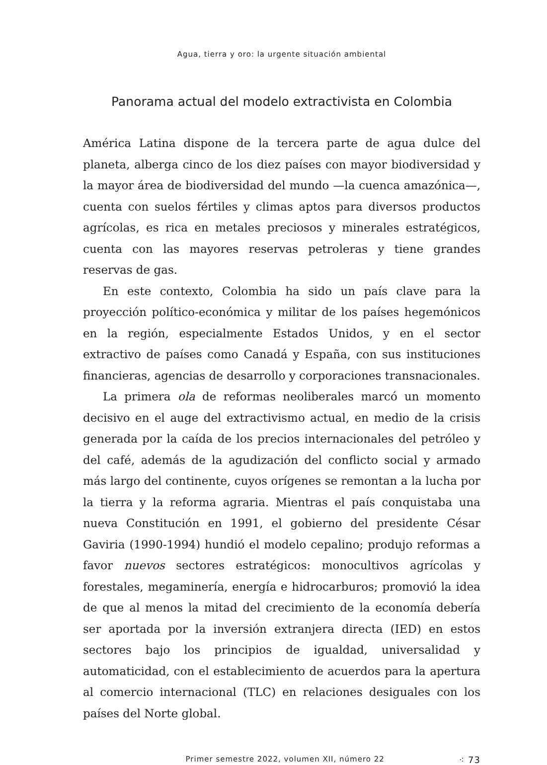Agua, tierra y oro: la urgente situación ambiental
Panorama actual del modelo extractivista en Colombia
América Latina dispone de la tercera parte de agua dulce del planeta, alberga cinco de los diez países con mayor biodiversidad y la mayor área de biodiversidad del mundo —la cuenca amazónica—, cuenta con suelos fértiles y climas aptos para diversos productos agrícolas, es rica en metales preciosos y minerales estratégicos, cuenta con las mayores reservas petroleras y tiene grandes reservas de gas.
En este contexto, Colombia ha sido un país clave para la proyección político-económica y militar de los países hegemónicos en la región, especialmente Estados Unidos, y en el sector extractivo de países como Canadá y España, con sus instituciones financieras, agencias de desarrollo y corporaciones transnacionales.
La primera ola de reformas neoliberales marcó un momento decisivo en el auge del extractivismo actual, en medio de la crisis generada por la caída de los precios internacionales del petróleo y del café, además de la agudización del conflicto social y armado más largo del continente, cuyos orígenes se remontan a la lucha por la tierra y la reforma agraria. Mientras el país conquistaba una nueva Constitución en 1991, el gobierno del presidente César Gaviria (1990-1994) hundió el modelo cepalino; produjo reformas a favor nuevos sectores estratégicos: monocultivos agrícolas y forestales, megaminería, energía e hidrocarburos; promovió la idea de que al menos la mitad del crecimiento de la economía debería ser aportada por la inversión extranjera directa (IED) en estos sectores bajo los principios de igualdad, universalidad y automaticidad, con el establecimiento de acuerdos para la apertura al comercio internacional (TLC) en relaciones desiguales con los países del Norte global.
Primer semestre 2022, volumen XII, número 22 ⁖ 73